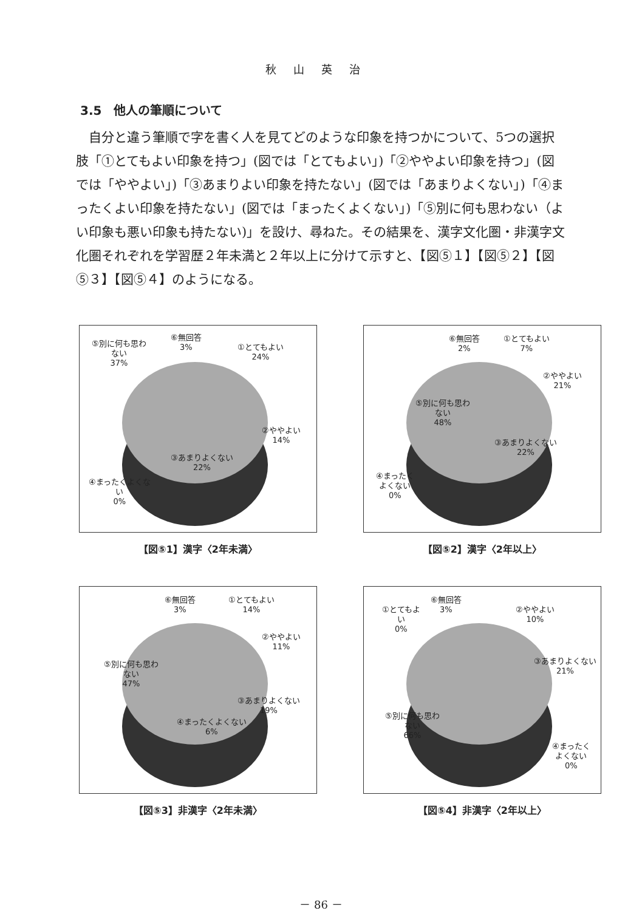秋山英治
3.5　他人の筆順について
自分と違う筆順で字を書く人を見てどのような印象を持つかについて、5つの選択肢「①とてもよい印象を持つ」(図では「とてもよい」)「②ややよい印象を持つ」(図では「ややよい」)「③あまりよい印象を持たない」(図では「あまりよくない」)「④まったくよい印象を持たない」(図では「まったくよくない」)「⑤別に何も思わない（よい印象も悪い印象も持たない)」を設け、尋ねた。その結果を、漢字文化圏・非漢字文化圏それぞれを学習歴２年未満と２年以上に分けて示すと、【図⑤１】【図⑤２】【図⑤３】【図⑤４】のようになる。
⑤別に何も思わ
ない
37%
⑥無回答
3%
①とてもよい
24%
②ややよい
14%
③あまりよくない
22%
④まったくよくな
い
0%
【図⑤1】漢字〈2年未満〉
⑥無回答
2%
①とてもよい
7%
②ややよい
21%
⑤別に何も思わ
ない
48%
③あまりよくない
22%
④まったく
よくない
0%
【図⑤2】漢字〈2年以上〉
⑥無回答
3%
①とてもよい
14%
②ややよい
11%
⑤別に何も思わ
ない
47%
③あまりよくない
19%
④まったくよくない
6%
【図⑤3】非漢字〈2年未満〉
①とてもよ
い
0%
⑥無回答
3%
②ややよい
10%
③あまりよくない
21%
⑤別に何も思わ
ない
66%
④まったく
よくない
0%
【図⑤4】非漢字〈2年以上〉
－ 86 －